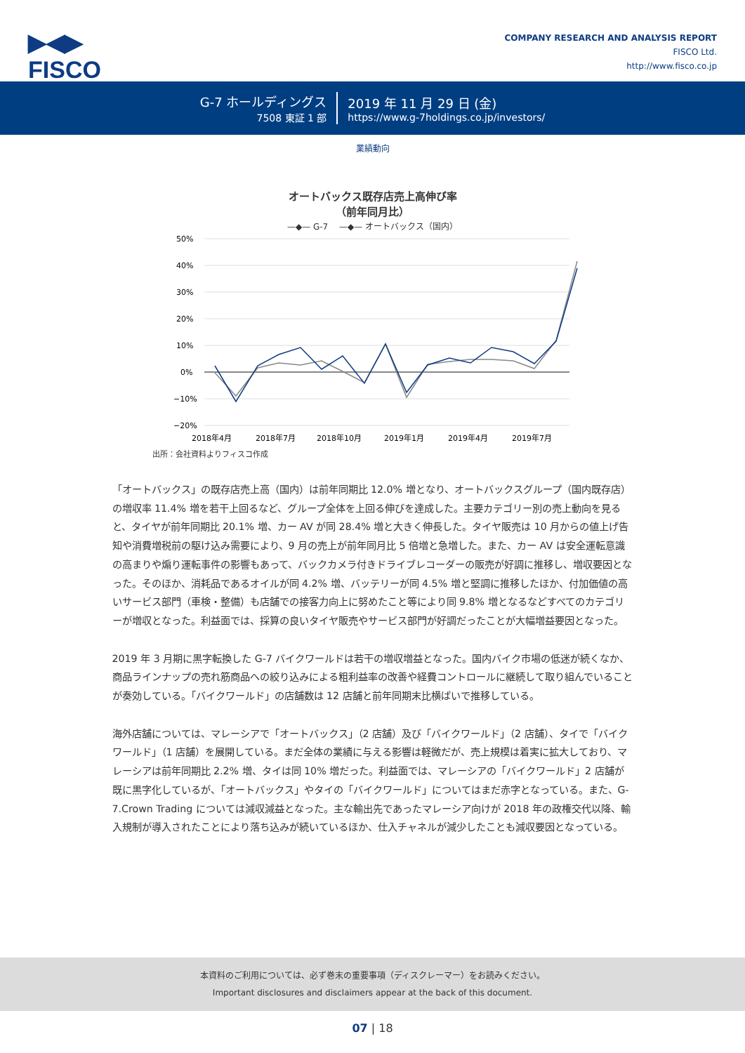▶◀▶
FISCO
COMPANY RESEARCH AND ANALYSIS REPORT
FISCO Ltd.
http://www.fisco.co.jp
G-7 ホールディングス
7508 東証 1 部
2019 年 11 月 29 日 (金)
https://www.g-7holdings.co.jp/investors/
業績動向
オートバックス既存店売上高伸び率
（前年同月比）
—◆— G-7 　—◆— オートバックス（国内）
50%
40%
30%
20%
10%
0%
−10%
−20%
2018年4月
2018年7月
2018年10月
2019年1月
2019年4月
2019年7月
出所：会社資料よりフィスコ作成
「オートバックス」の既存店売上高（国内）は前年同期比 12.0% 増となり、オートバックスグループ（国内既存店）の増収率 11.4% 増を若干上回るなど、グループ全体を上回る伸びを達成した。主要カテゴリー別の売上動向を見ると、タイヤが前年同期比 20.1% 増、カー AV が同 28.4% 増と大きく伸長した。タイヤ販売は 10 月からの値上げ告知や消費増税前の駆け込み需要により、9 月の売上が前年同月比 5 倍増と急増した。また、カー AV は安全運転意識の高まりや煽り運転事件の影響もあって、バックカメラ付きドライブレコーダーの販売が好調に推移し、増収要因となった。そのほか、消耗品であるオイルが同 4.2% 増、バッテリーが同 4.5% 増と堅調に推移したほか、付加価値の高いサービス部門（車検・整備）も店舗での接客力向上に努めたこと等により同 9.8% 増となるなどすべてのカテゴリーが増収となった。利益面では、採算の良いタイヤ販売やサービス部門が好調だったことが大幅増益要因となった。
2019 年 3 月期に黒字転換した G-7 バイクワールドは若干の増収増益となった。国内バイク市場の低迷が続くなか、商品ラインナップの売れ筋商品への絞り込みによる粗利益率の改善や経費コントロールに継続して取り組んでいることが奏効している。「バイクワールド」の店舗数は 12 店舗と前年同期末比横ばいで推移している。
海外店舗については、マレーシアで「オートバックス」（2 店舗）及び「バイクワールド」（2 店舗）、タイで「バイクワールド」（1 店舗）を展開している。まだ全体の業績に与える影響は軽微だが、売上規模は着実に拡大しており、マレーシアは前年同期比 2.2% 増、タイは同 10% 増だった。利益面では、マレーシアの「バイクワールド」2 店舗が既に黒字化しているが、「オートバックス」やタイの「バイクワールド」についてはまだ赤字となっている。また、G-7.Crown Trading については減収減益となった。主な輸出先であったマレーシア向けが 2018 年の政権交代以降、輸入規制が導入されたことにより落ち込みが続いているほか、仕入チャネルが減少したことも減収要因となっている。
本資料のご利用については、必ず巻末の重要事項（ディスクレーマー）をお読みください。
Important disclosures and disclaimers appear at the back of this document.
07 | 18